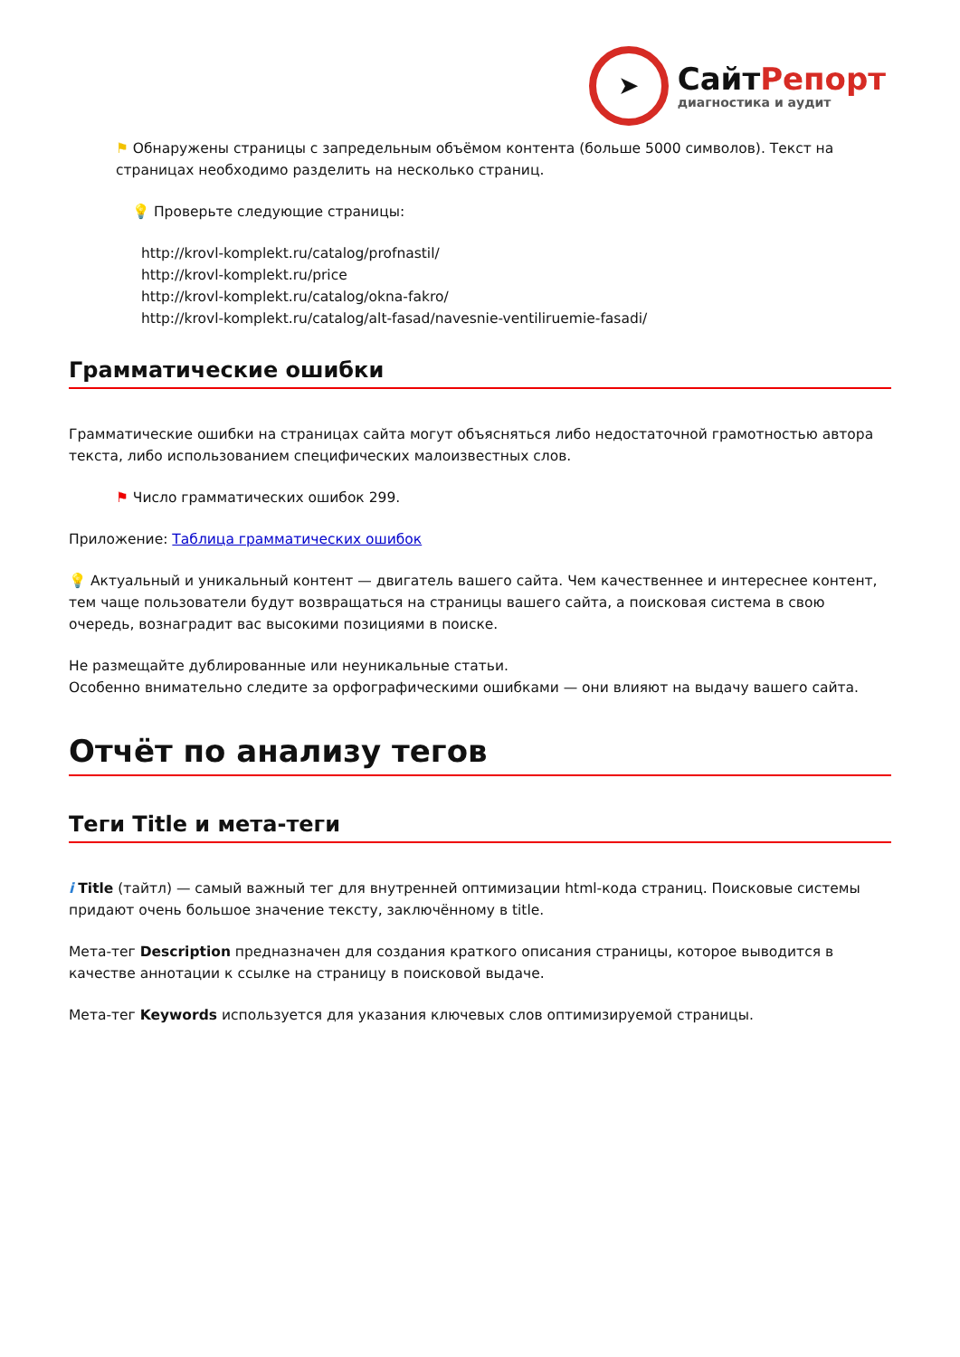➤
СайтРепорт
диагностика и аудит
⚑ Обнаружены страницы с запредельным объёмом контента (больше 5000 символов). Текст на страницах необходимо разделить на несколько страниц.
💡 Проверьте следующие страницы:
http://krovl-komplekt.ru/catalog/profnastil/
http://krovl-komplekt.ru/price
http://krovl-komplekt.ru/catalog/okna-fakro/
http://krovl-komplekt.ru/catalog/alt-fasad/navesnie-ventiliruemie-fasadi/
Грамматические ошибки
Грамматические ошибки на страницах сайта могут объясняться либо недостаточной грамотностью автора текста, либо использованием специфических малоизвестных слов.
⚑ Число грамматических ошибок 299.
Приложение: Таблица грамматических ошибок
💡 Актуальный и уникальный контент — двигатель вашего сайта. Чем качественнее и интереснее контент, тем чаще пользователи будут возвращаться на страницы вашего сайта, а поисковая система в свою очередь, вознаградит вас высокими позициями в поиске.
Не размещайте дублированные или неуникальные статьи.
Особенно внимательно следите за орфографическими ошибками — они влияют на выдачу вашего сайта.
Отчёт по анализу тегов
Теги Title и мета-теги
i Title (тайтл) — самый важный тег для внутренней оптимизации html-кода страниц. Поисковые системы придают очень большое значение тексту, заключённому в title.
Мета-тег Description предназначен для создания краткого описания страницы, которое выводится в качестве аннотации к ссылке на страницу в поисковой выдаче.
Мета-тег Keywords используется для указания ключевых слов оптимизируемой страницы.